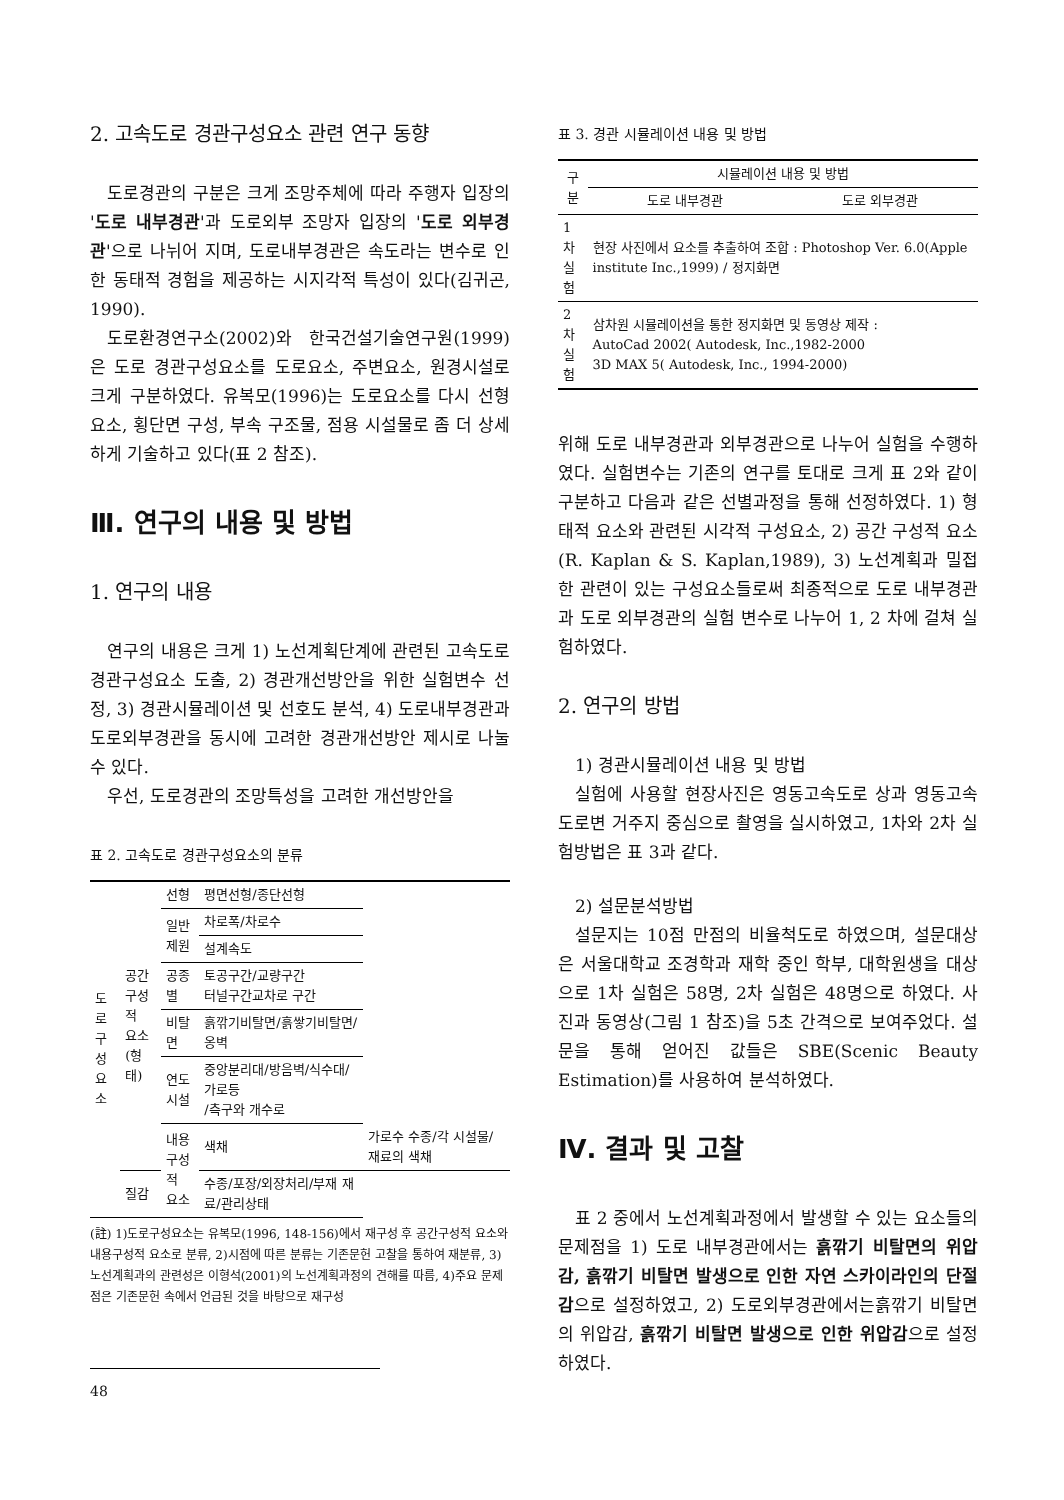2. 고속도로 경관구성요소 관련 연구 동향
도로경관의 구분은 크게 조망주체에 따라 주행자 입장의 '도로 내부경관'과 도로외부 조망자 입장의 '도로 외부경관'으로 나뉘어 지며, 도로내부경관은 속도라는 변수로 인한 동태적 경험을 제공하는 시지각적 특성이 있다(김귀곤, 1990).
도로환경연구소(2002)와 한국건설기술연구원(1999)은 도로 경관구성요소를 도로요소, 주변요소, 원경시설로 크게 구분하였다. 유복모(1996)는 도로요소를 다시 선형요소, 횡단면 구성, 부속 구조물, 점용 시설물로 좀 더 상세하게 기술하고 있다(표 2 참조).
Ⅲ. 연구의 내용 및 방법
1. 연구의 내용
연구의 내용은 크게 1) 노선계획단계에 관련된 고속도로 경관구성요소 도출, 2) 경관개선방안을 위한 실험변수 선정, 3) 경관시뮬레이션 및 선호도 분석, 4) 도로내부경관과 도로외부경관을 동시에 고려한 경관개선방안 제시로 나눌 수 있다.
우선, 도로경관의 조망특성을 고려한 개선방안을
표 2. 고속도로 경관구성요소의 분류
| 도로 구성 요소 | 공간 구성적 요소 (형태) | 선형 | 평면선형/종단선형 | |
| | | 일반 제원 | 차로폭/차로수 | |
| | | | 설계속도 | |
| | | 공종별 | 토공구간/교량구간 터널구간교차로 구간 | |
| | | 비탈면 | 흙깎기비탈면/흙쌓기비탈면/옹벽 | |
| | | 연도 시설 | 중앙분리대/방음벽/식수대/가로등 /측구와 개수로 | |
| | | 내용 구성적 요소 | 색채 | 가로수 수종/각 시설물/재료의 색채 |
| | 질감 | | 수종/포장/외장처리/부재 재료/관리상태 | |
(註) 1)도로구성요소는 유복모(1996, 148-156)에서 재구성 후 공간구성적 요소와 내용구성적 요소로 분류, 2)시점에 따른 분류는 기존문헌 고찰을 통하여 재분류, 3)노선계획과의 관련성은 이형석(2001)의 노선계획과정의 견해를 따름, 4)주요 문제점은 기존문헌 속에서 언급된 것을 바탕으로 재구성
48
표 3. 경관 시뮬레이션 내용 및 방법
| 구 분 | 시뮬레이션 내용 및 방법 | |
| --- | --- | --- |
| | 도로 내부경관 | 도로 외부경관 |
| 1차 실험 | 현장 사진에서 요소를 추출하여 조합 : Photoshop Ver. 6.0(Apple institute Inc.,1999) / 정지화면 | |
| 2차 실험 | 삼차원 시뮬레이션을 통한 정지화면 및 동영상 제작 : AutoCad 2002( Autodesk, Inc.,1982-2000 3D MAX 5( Autodesk, Inc., 1994-2000) | |
위해 도로 내부경관과 외부경관으로 나누어 실험을 수행하였다. 실험변수는 기존의 연구를 토대로 크게 표 2와 같이 구분하고 다음과 같은 선별과정을 통해 선정하였다. 1) 형태적 요소와 관련된 시각적 구성요소, 2) 공간 구성적 요소(R. Kaplan & S. Kaplan,1989), 3) 노선계획과 밀접한 관련이 있는 구성요소들로써 최종적으로 도로 내부경관과 도로 외부경관의 실험 변수로 나누어 1, 2 차에 걸쳐 실험하였다.
2. 연구의 방법
1) 경관시뮬레이션 내용 및 방법
실험에 사용할 현장사진은 영동고속도로 상과 영동고속도로변 거주지 중심으로 촬영을 실시하였고, 1차와 2차 실험방법은 표 3과 같다.
2) 설문분석방법
설문지는 10점 만점의 비율척도로 하였으며, 설문대상은 서울대학교 조경학과 재학 중인 학부, 대학원생을 대상으로 1차 실험은 58명, 2차 실험은 48명으로 하였다. 사진과 동영상(그림 1 참조)을 5초 간격으로 보여주었다. 설문을 통해 얻어진 값들은 SBE(Scenic Beauty Estimation)를 사용하여 분석하였다.
Ⅳ. 결과 및 고찰
표 2 중에서 노선계획과정에서 발생할 수 있는 요소들의 문제점을 1) 도로 내부경관에서는 흙깎기 비탈면의 위압감, 흙깎기 비탈면 발생으로 인한 자연 스카이라인의 단절감으로 설정하였고, 2) 도로외부경관에서는흙깎기 비탈면의 위압감, 흙깎기 비탈면 발생으로 인한 위압감으로 설정하였다.